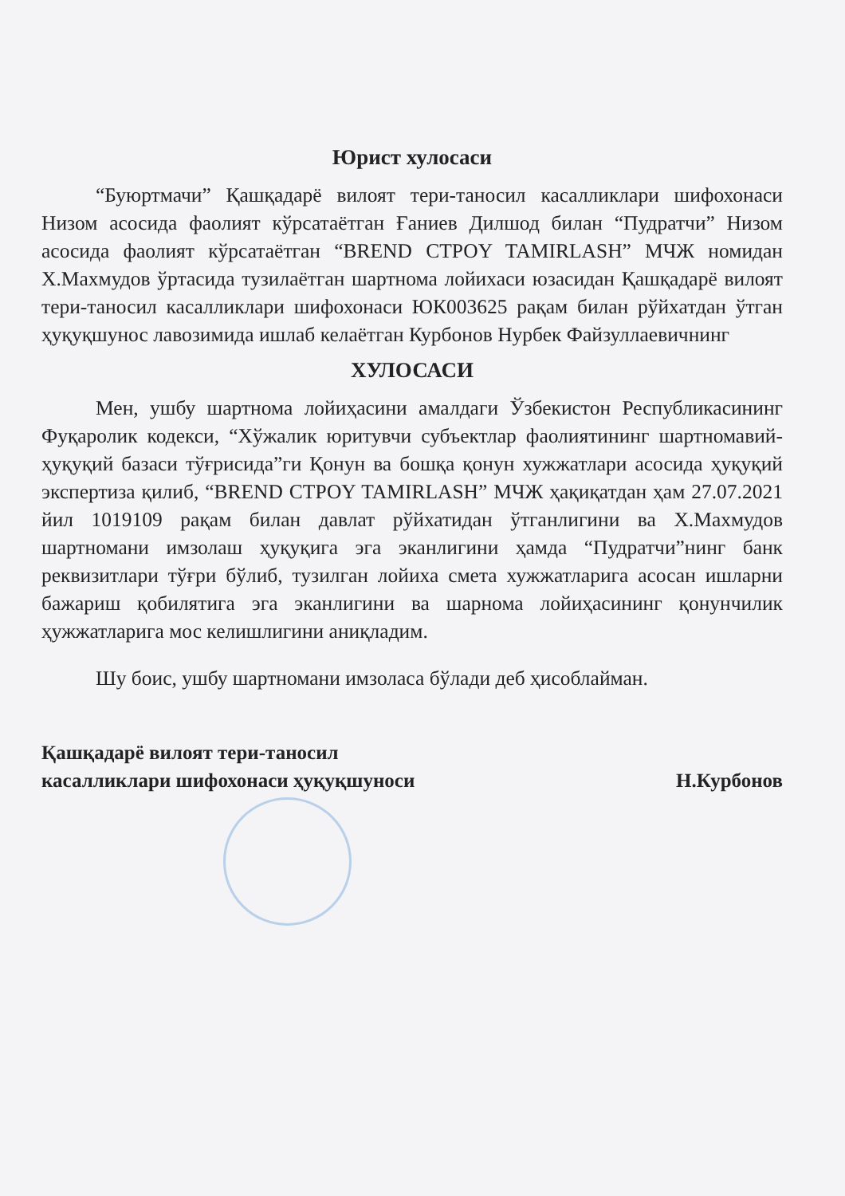Юрист хулосаси
“Буюртмачи” Қашқадарё вилоят тери-таносил касалликлари шифохонаси Низом асосида фаолият кўрсатаётган Ғаниев Дилшод билан “Пудратчи” Низом асосида фаолият кўрсатаётган “BREND СТРОY TAMIRLASH” МЧЖ номидан Х.Махмудов ўртасида тузилаётган шартнома лойихаси юзасидан Қашқадарё вилоят тери-таносил касалликлари шифохонаси ЮК003625 рақам билан рўйхатдан ўтган ҳуқуқшунос лавозимида ишлаб келаётган Курбонов Нурбек Файзуллаевичнинг
ХУЛОСАСИ
Мен, ушбу шартнома лойиҳасини амалдаги Ўзбекистон Республикасининг Фуқаролик кодекси, “Хўжалик юритувчи субъектлар фаолиятининг шартномавий-ҳуқуқий базаси тўғрисида”ги Қонун ва бошқа қонун хужжатлари асосида ҳуқуқий экспертиза қилиб, “BREND СТРОY TAMIRLASH” МЧЖ ҳақиқатдан ҳам 27.07.2021 йил 1019109 рақам билан давлат рўйхатидан ўтганлигини ва Х.Махмудов шартномани имзолаш ҳуқуқига эга эканлигини ҳамда “Пудратчи”нинг банк реквизитлари тўғри бўлиб, тузилган лойиха смета хужжатларига асосан ишларни бажариш қобилятига эга эканлигини ва шарнома лойиҳасининг қонунчилик ҳужжатларига мос келишлигини аниқладим.
Шу боис, ушбу шартномани имзоласа бўлади деб ҳисоблайман.
Қашқадарё вилоят тери-таносил
касалликлари шифохонаси ҳуқуқшуноси
Н.Курбонов